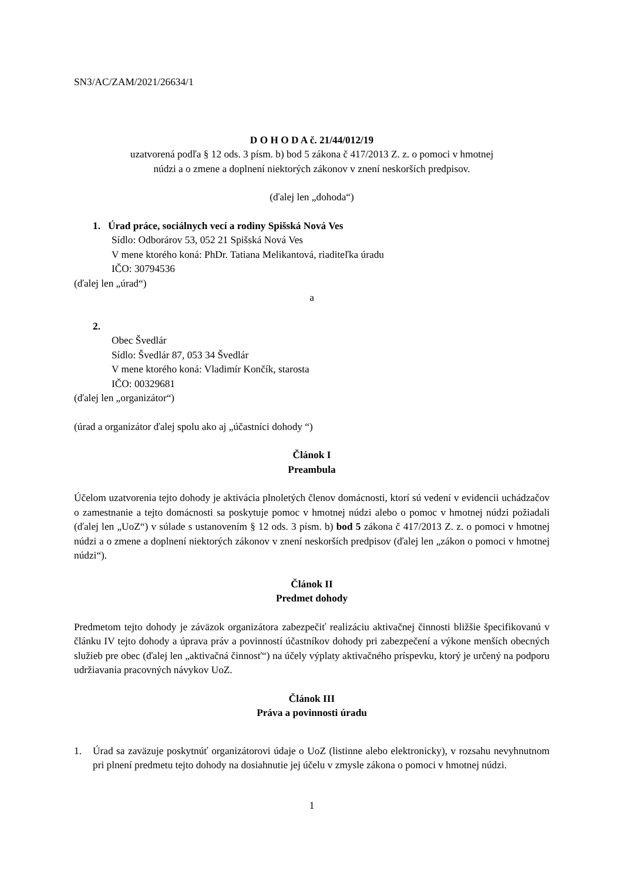SN3/AC/ZAM/2021/26634/1
D O H O D A č. 21/44/012/19
uzatvorená podľa § 12 ods. 3 písm. b) bod 5 zákona č 417/2013 Z. z. o pomoci v hmotnej
núdzi a o zmene a doplnení niektorých zákonov v znení neskorších predpisov.
(ďalej len „dohoda“)
1. Úrad práce, sociálnych vecí a rodiny Spišská Nová Ves
Sídlo: Odborárov 53, 052 21 Spišská Nová Ves
V mene ktorého koná: PhDr. Tatiana Melikantová, riaditeľka úradu
IČO: 30794536
(ďalej len „úrad“)
a
2.
Obec Švedlár
Sídlo: Švedlár 87, 053 34 Švedlár
V mene ktorého koná: Vladimír Končík, starosta
IČO: 00329681
(ďalej len „organizátor“)
(úrad a organizátor ďalej spolu ako aj „účastníci dohody “)
Článok I
Preambula
Účelom uzatvorenia tejto dohody je aktivácia plnoletých členov domácnosti, ktorí sú vedení v evidencii uchádzačov o zamestnanie a tejto domácnosti sa poskytuje pomoc v hmotnej núdzi alebo o pomoc v hmotnej núdzi požiadali (ďalej len „UoZ“) v súlade s ustanovením § 12 ods. 3 písm. b) bod 5 zákona č 417/2013 Z. z. o pomoci v hmotnej núdzi a o zmene a doplnení niektorých zákonov v znení neskorších predpisov (ďalej len „zákon o pomoci v hmotnej núdzi“).
Článok II
Predmet dohody
Predmetom tejto dohody je záväzok organizátora zabezpečiť realizáciu aktivačnej činnosti bližšie špecifikovanú v článku IV tejto dohody a úprava práv a povinností účastníkov dohody pri zabezpečení a výkone menších obecných služieb pre obec (ďalej len „aktivačná činnosť“) na účely výplaty aktivačného príspevku, ktorý je určený na podporu udržiavania pracovných návykov UoZ.
Článok III
Práva a povinnosti úradu
1. Úrad sa zaväzuje poskytnúť organizátorovi údaje o UoZ (listinne alebo elektronicky), v rozsahu nevyhnutnom pri plnení predmetu tejto dohody na dosiahnutie jej účelu v zmysle zákona o pomoci v hmotnej núdzi.
1